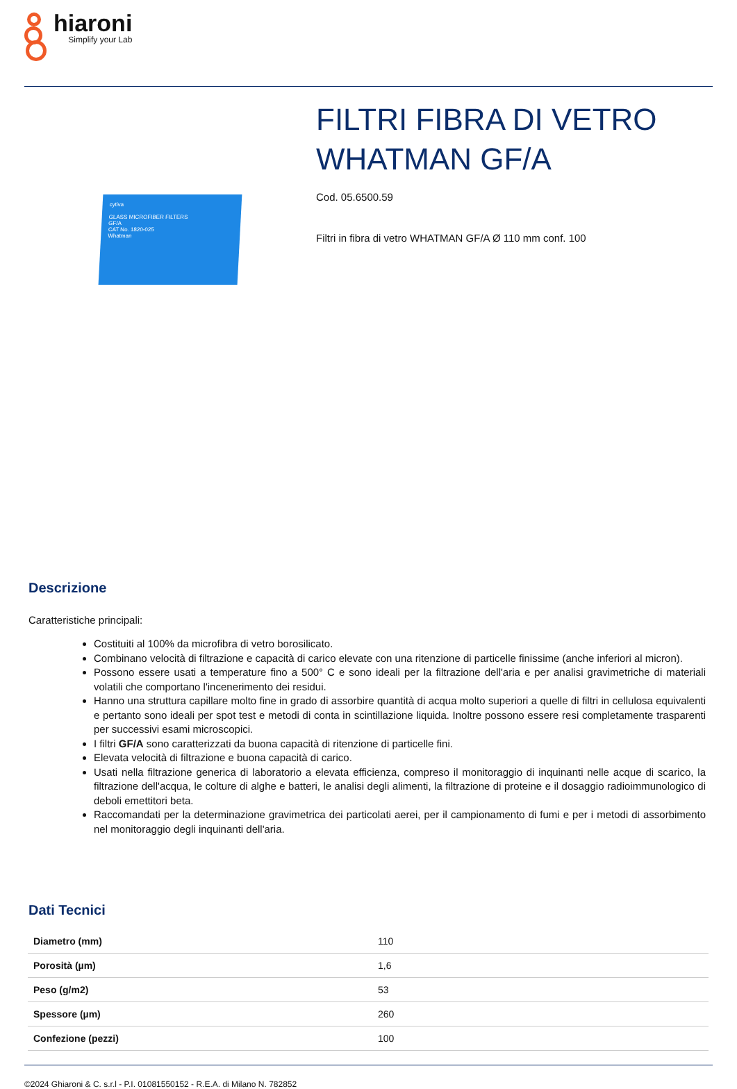hiaroni
Simplify your Lab
cytiva
GLASS MICROFIBER FILTERS
GF/A
CAT No. 1820-025
Whatman
FILTRI FIBRA DI VETRO WHATMAN GF/A
Cod. 05.6500.59
Filtri in fibra di vetro WHATMAN GF/A Ø 110 mm conf. 100
Descrizione
Caratteristiche principali:
Costituiti al 100% da microfibra di vetro borosilicato.
Combinano velocità di filtrazione e capacità di carico elevate con una ritenzione di particelle finissime (anche inferiori al micron).
Possono essere usati a temperature fino a 500° C e sono ideali per la filtrazione dell'aria e per analisi gravimetriche di materiali volatili che comportano l'incenerimento dei residui.
Hanno una struttura capillare molto fine in grado di assorbire quantità di acqua molto superiori a quelle di filtri in cellulosa equivalenti e pertanto sono ideali per spot test e metodi di conta in scintillazione liquida. Inoltre possono essere resi completamente trasparenti per successivi esami microscopici.
I filtri GF/A sono caratterizzati da buona capacità di ritenzione di particelle fini.
Elevata velocità di filtrazione e buona capacità di carico.
Usati nella filtrazione generica di laboratorio a elevata efficienza, compreso il monitoraggio di inquinanti nelle acque di scarico, la filtrazione dell'acqua, le colture di alghe e batteri, le analisi degli alimenti, la filtrazione di proteine e il dosaggio radioimmunologico di deboli emettitori beta.
Raccomandati per la determinazione gravimetrica dei particolati aerei, per il campionamento di fumi e per i metodi di assorbimento nel monitoraggio degli inquinanti dell'aria.
Dati Tecnici
| Diametro (mm) | 110 |
| Porosità (µm) | 1,6 |
| Peso (g/m2) | 53 |
| Spessore (µm) | 260 |
| Confezione (pezzi) | 100 |
©2024 Ghiaroni & C. s.r.l - P.I. 01081550152 - R.E.A. di Milano N. 782852